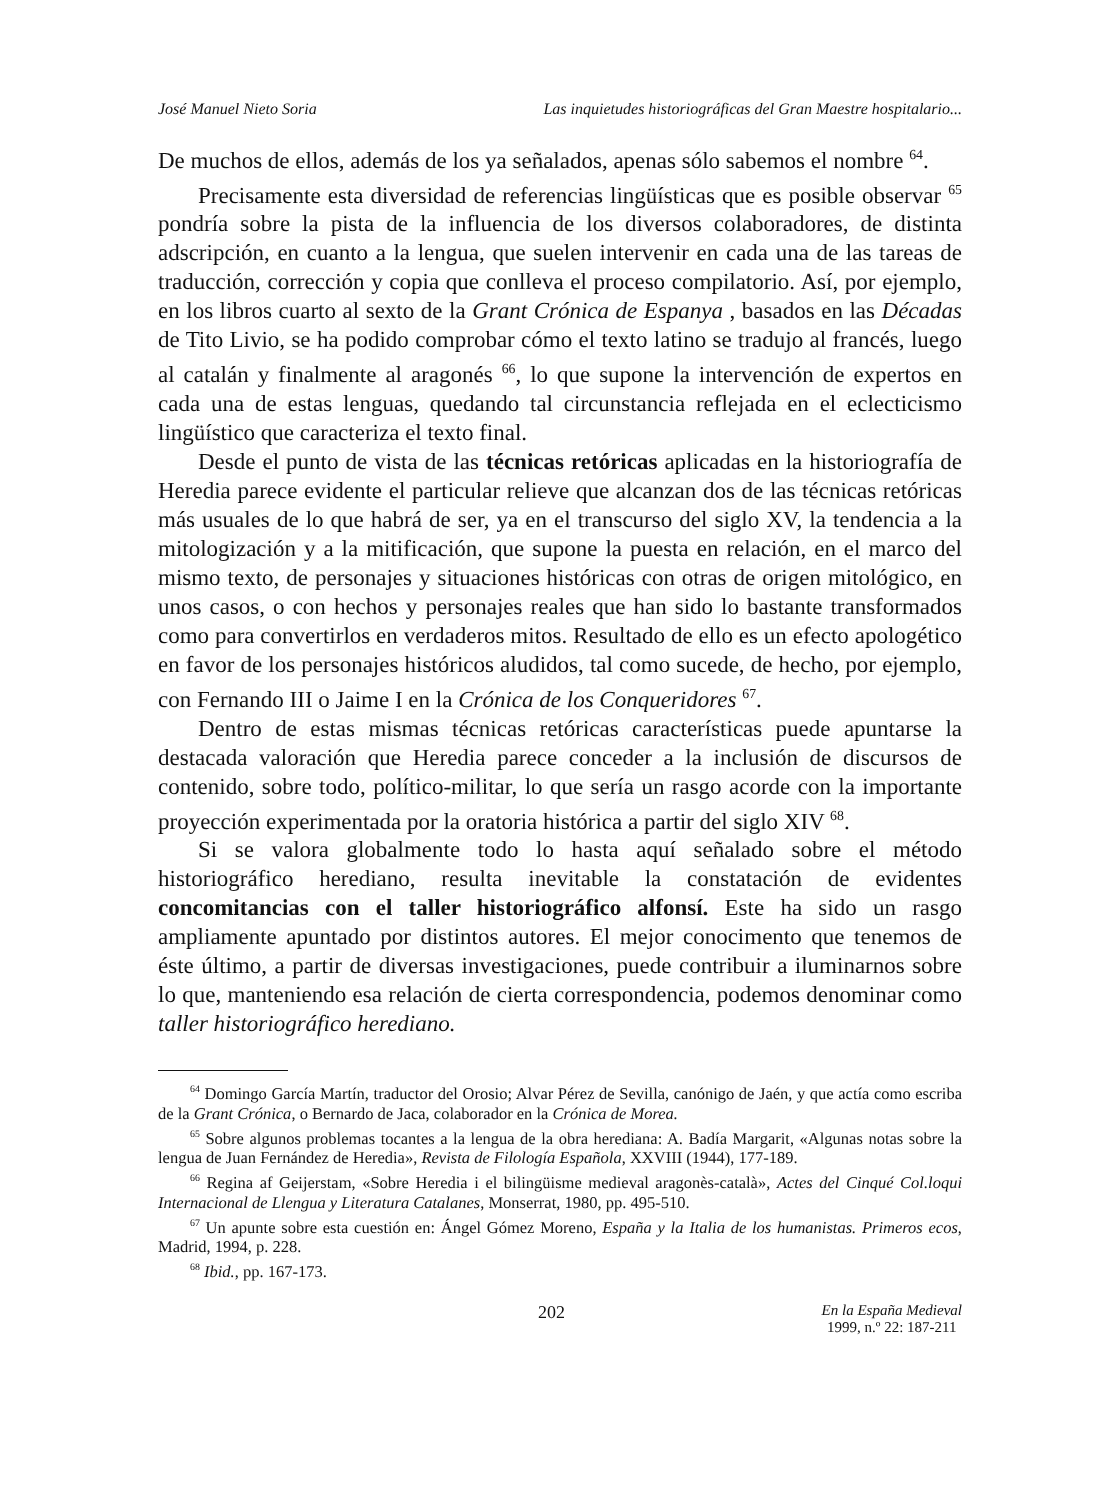José Manuel Nieto Soria Las inquietudes historiográficas del Gran Maestre hospitalario...
De muchos de ellos, además de los ya señalados, apenas sólo sabemos el nombre <sup>64</sup>.
Precisamente esta diversidad de referencias lingüísticas que es posible observar <sup>65</sup> pondría sobre la pista de la influencia de los diversos colaboradores, de distinta adscripción, en cuanto a la lengua, que suelen intervenir en cada una de las tareas de traducción, corrección y copia que conlleva el proceso compilatorio. Así, por ejemplo, en los libros cuarto al sexto de la Grant Crónica de Espanya , basados en las Décadas de Tito Livio, se ha podido comprobar cómo el texto latino se tradujo al francés, luego al catalán y finalmente al aragonés <sup>66</sup>, lo que supone la intervención de expertos en cada una de estas lenguas, quedando tal circunstancia reflejada en el eclecticismo lingüístico que caracteriza el texto final.
Desde el punto de vista de las técnicas retóricas aplicadas en la historiografía de Heredia parece evidente el particular relieve que alcanzan dos de las técnicas retóricas más usuales de lo que habrá de ser, ya en el transcurso del siglo XV, la tendencia a la mitologización y a la mitificación, que supone la puesta en relación, en el marco del mismo texto, de personajes y situaciones históricas con otras de origen mitológico, en unos casos, o con hechos y personajes reales que han sido lo bastante transformados como para convertirlos en verdaderos mitos. Resultado de ello es un efecto apologético en favor de los personajes históricos aludidos, tal como sucede, de hecho, por ejemplo, con Fernando III o Jaime I en la Crónica de los Conqueridores <sup>67</sup>.
Dentro de estas mismas técnicas retóricas características puede apuntarse la destacada valoración que Heredia parece conceder a la inclusión de discursos de contenido, sobre todo, político-militar, lo que sería un rasgo acorde con la importante proyección experimentada por la oratoria histórica a partir del siglo XIV <sup>68</sup>.
Si se valora globalmente todo lo hasta aquí señalado sobre el método historiográfico herediano, resulta inevitable la constatación de evidentes concomitancias con el taller historiográfico alfonsí. Este ha sido un rasgo ampliamente apuntado por distintos autores. El mejor conocimento que tenemos de éste último, a partir de diversas investigaciones, puede contribuir a iluminarnos sobre lo que, manteniendo esa relación de cierta correspondencia, podemos denominar como taller historiográfico herediano.
<sup>64</sup> Domingo García Martín, traductor del Orosio; Alvar Pérez de Sevilla, canónigo de Jaén, y que actía como escriba de la Grant Crónica, o Bernardo de Jaca, colaborador en la Crónica de Morea.
<sup>65</sup> Sobre algunos problemas tocantes a la lengua de la obra herediana: A. Badía Margarit, «Algunas notas sobre la lengua de Juan Fernández de Heredia», Revista de Filología Española, XXVIII (1944), 177-189.
<sup>66</sup> Regina af Geijerstam, «Sobre Heredia i el bilingüisme medieval aragonès-català», Actes del Cinqué Col.loqui Internacional de Llengua y Literatura Catalanes, Monserrat, 1980, pp. 495-510.
<sup>67</sup> Un apunte sobre esta cuestión en: Ángel Gómez Moreno, España y la Italia de los humanistas. Primeros ecos, Madrid, 1994, p. 228.
<sup>68</sup> Ibid., pp. 167-173.
202 En la España Medieval
1999, n.º 22: 187-211